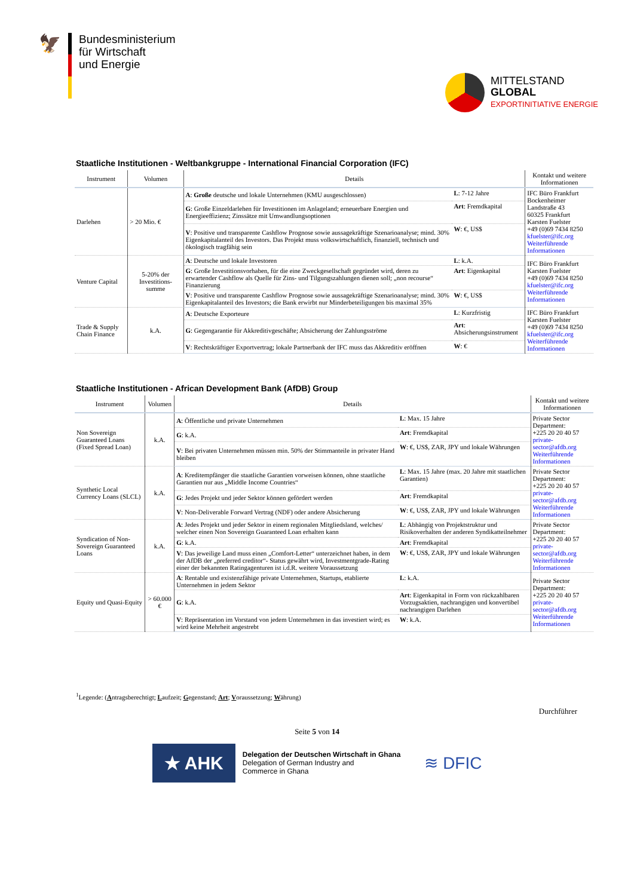🦅
Bundesministerium
für Wirtschaft
und Energie
MITTELSTAND
GLOBAL
EXPORTINITIATIVE ENERGIE
Staatliche Institutionen - Weltbankgruppe - International Financial Corporation (IFC)
| Instrument | Volumen | Details | | Kontakt und weitere Informationen |
| --- | --- | --- | --- | --- |
| Darlehen | > 20 Mio. € | A : Große deutsche und lokale Unternehmen (KMU ausgeschlossen) | L : 7-12 Jahre | IFC Büro Frankfurt Bockenheimer Landstraße 43 60325 Frankfurt Karsten Fuelster +49 (0)69 7434 8250 kfuelster@ifc.org Weiterführende Informationen |
| | | G : Große Einzeldarlehen für Investitionen im Anlageland; erneuerbare Energien und Energieeffizienz; Zinssätze mit Umwandlungsoptionen | Art : Fremdkapital | |
| | | V : Positive und transparente Cashflow Prognose sowie aussagekräftige Szenarioanalyse; mind. 30% Eigenkapitalanteil des Investors. Das Projekt muss volkswirtschaftlich, finanziell, technisch und ökologisch tragfähig sein | W : €, US$ | |
| Venture Capital | 5-20% der Investitions-summe | A : Deutsche und lokale Investoren | L : k.A. | IFC Büro Frankfurt Karsten Fuelster +49 (0)69 7434 8250 kfuelster@ifc.org Weiterführende Informationen |
| | | G : Große Investitionsvorhaben, für die eine Zweckgesellschaft gegründet wird, deren zu erwartender Cashflow als Quelle für Zins- und Tilgungszahlungen dienen soll; „non recourse“ Finanzierung | Art : Eigenkapital | |
| | | V : Positive und transparente Cashflow Prognose sowie aussagekräftige Szenarioanalyse; mind. 30% Eigenkapitalanteil des Investors; die Bank erwirbt nur Minderbeteiligungen bis maximal 35% | W : €, US$ | |
| Trade & Supply Chain Finance | k.A. | A : Deutsche Exporteure | L : Kurzfristig | IFC Büro Frankfurt Karsten Fuelster +49 (0)69 7434 8250 kfuelster@ifc.org Weiterführende Informationen |
| | | G : Gegengarantie für Akkreditivgeschäfte; Absicherung der Zahlungsströme | Art : Absicherungsinstrument | |
| | | V : Rechtskräftiger Exportvertrag; lokale Partnerbank der IFC muss das Akkreditiv eröffnen | W : € | |
Staatliche Institutionen - African Development Bank (AfDB) Group
| Instrument | Volumen | Details | | Kontakt und weitere Informationen |
| --- | --- | --- | --- | --- |
| Non Sovereign Guaranteed Loans (Fixed Spread Loan) | k.A. | A : Öffentliche und private Unternehmen | L : Max. 15 Jahre | Private Sector Department: +225 20 20 40 57 private-sector@afdb.org Weiterführende Informationen |
| | | G : k.A. | Art : Fremdkapital | |
| | | V : Bei privaten Unternehmen müssen min. 50% der Stimmanteile in privater Hand bleiben | W : €, US$, ZAR, JPY und lokale Währungen | |
| Synthetic Local Currency Loans (SLCL) | k.A. | A : Kreditempfänger die staatliche Garantien vorweisen können, ohne staatliche Garantien nur aus „Middle Income Countries“ | L : Max. 15 Jahre (max. 20 Jahre mit staatlichen Garantien) | Private Sector Department: +225 20 20 40 57 private-sector@afdb.org Weiterführende Informationen |
| | | G : Jedes Projekt und jeder Sektor können gefördert werden | Art : Fremdkapital | |
| | | V : Non-Deliverable Forward Vertrag (NDF) oder andere Absicherung | W : €, US$, ZAR, JPY und lokale Währungen | |
| Syndication of Non-Sovereign Guaranteed Loans | k.A. | A : Jedes Projekt und jeder Sektor in einem regionalen Mitgliedsland, welches/ welcher einen Non Sovereign Guaranteed Loan erhalten kann | L : Abhängig von Projektstruktur und Risikoverhalten der anderen Syndikatteilnehmer | Private Sector Department: +225 20 20 40 57 private-sector@afdb.org Weiterführende Informationen |
| | | G : k.A. | Art : Fremdkapital | |
| | | V : Das jeweilige Land muss einen „Comfort-Letter“ unterzeichnet haben, in dem der AfDB der „preferred creditor“- Status gewährt wird, Investmentgrade-Rating einer der bekannten Ratingagenturen ist i.d.R. weitere Voraussetzung | W : €, US$, ZAR, JPY und lokale Währungen | |
| Equity und Quasi-Equity | > 60.000 € | A : Rentable und existenzfähige private Unternehmen, Startups, etablierte Unternehmen in jedem Sektor | L : k.A. | Private Sector Department: +225 20 20 40 57 private-sector@afdb.org Weiterführende Informationen |
| | | G : k.A. | Art : Eigenkapital in Form von rückzahlbaren Vorzugsaktien, nachrangigen und konvertibel nachrangigen Darlehen | |
| | | V : Repräsentation im Vorstand von jedem Unternehmen in das investiert wird; es wird keine Mehrheit angestrebt | W : k.A. | |
<sup>1</sup> Legende: (Antragsberechtigt; Laufzeit; Gegenstand; Art; Voraussetzung; Währung)
Durchführer
Seite 5 von 14
★ AHK
Delegation der Deutschen Wirtschaft in Ghana
Delegation of German Industry and
Commerce in Ghana
≋ DFIC